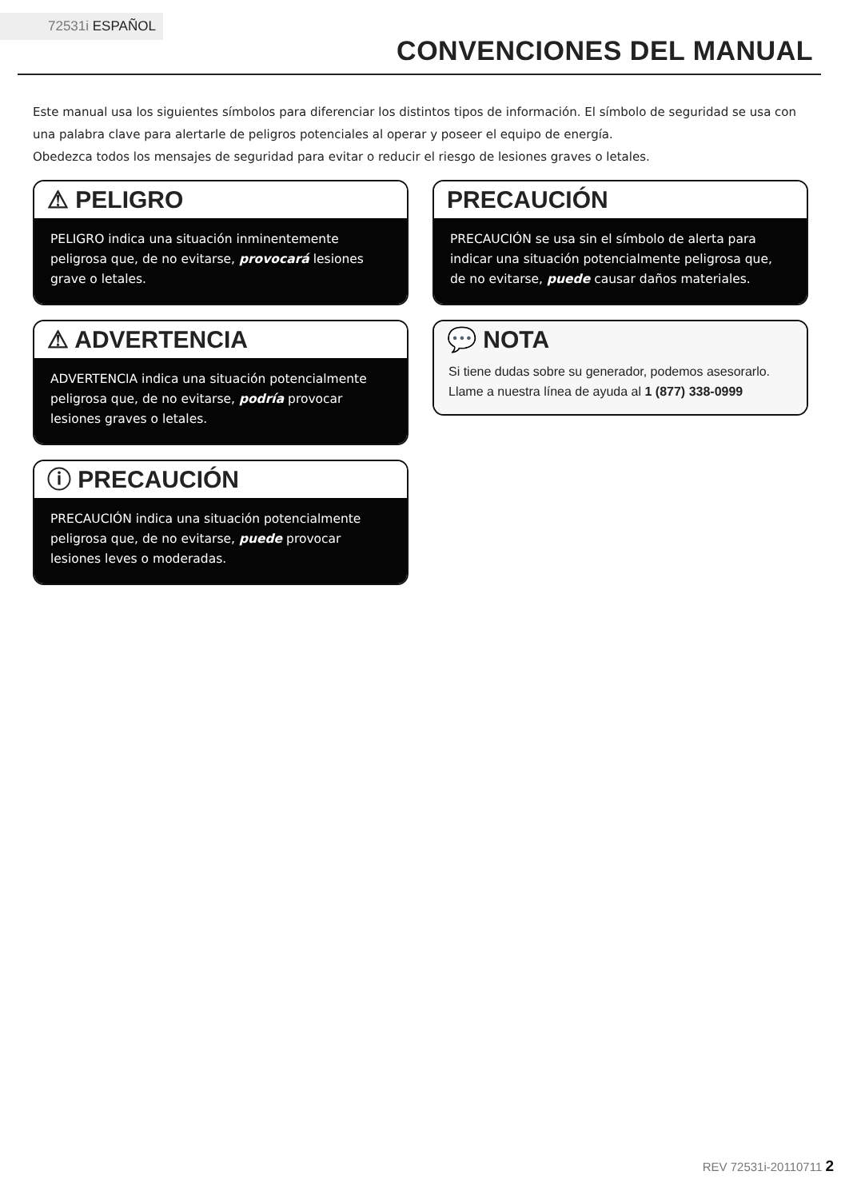72531i ESPAÑOL
CONVENCIONES DEL MANUAL
Este manual usa los siguientes símbolos para diferenciar los distintos tipos de información. El símbolo de seguridad se usa con una palabra clave para alertarle de peligros potenciales al operar y poseer el equipo de energía.
Obedezca todos los mensajes de seguridad para evitar o reducir el riesgo de lesiones graves o letales.
⚠ PELIGRO
PELIGRO indica una situación inminentemente peligrosa que, de no evitarse, provocará lesiones grave o letales.
⚠ ADVERTENCIA
ADVERTENCIA indica una situación potencialmente peligrosa que, de no evitarse, podría provocar lesiones graves o letales.
ⓘ PRECAUCIÓN
PRECAUCIÓN indica una situación potencialmente peligrosa que, de no evitarse, puede provocar lesiones leves o moderadas.
PRECAUCIÓN
PRECAUCIÓN se usa sin el símbolo de alerta para indicar una situación potencialmente peligrosa que, de no evitarse, puede causar daños materiales.
💬 NOTA
Si tiene dudas sobre su generador, podemos asesorarlo. Llame a nuestra línea de ayuda al 1 (877) 338-0999
REV 72531i-20110711 2